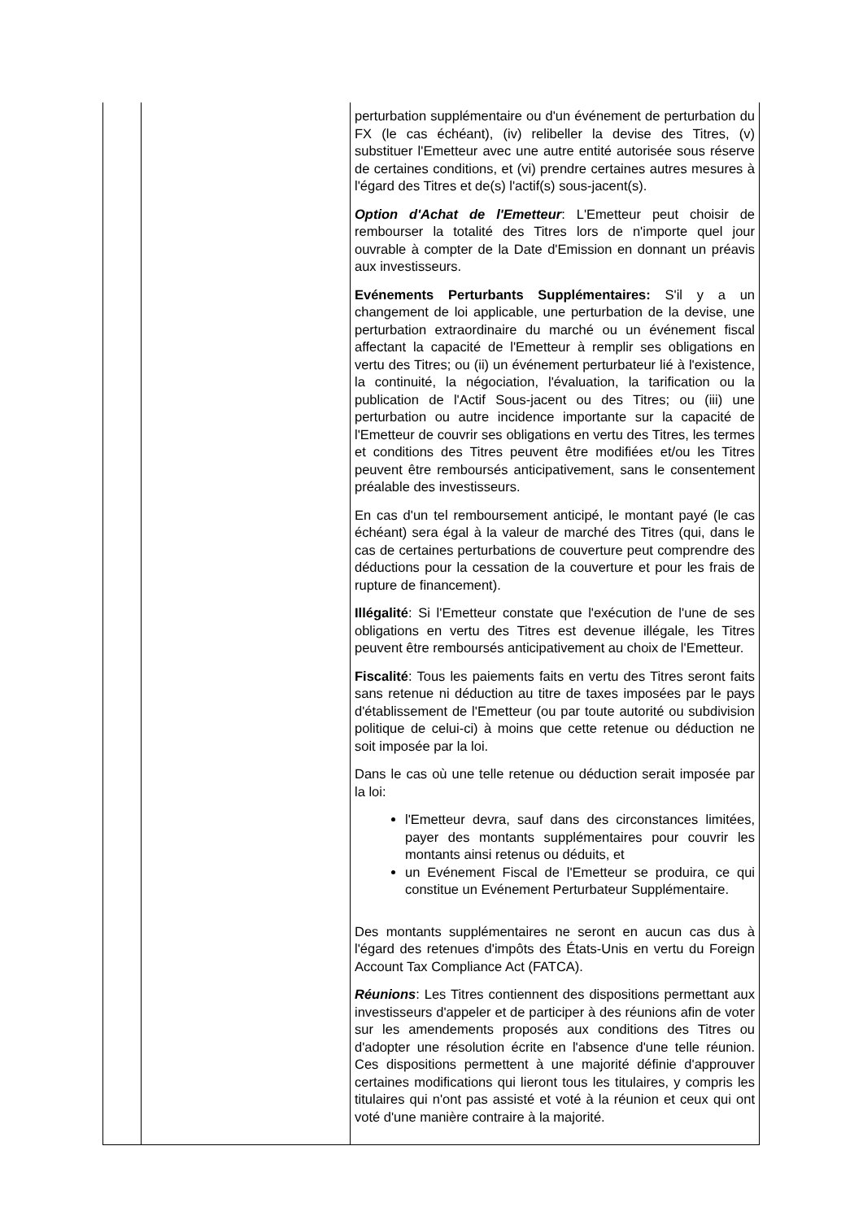| | | perturbation supplémentaire ou d'un événement de perturbation du FX (le cas échéant), (iv) relibeller la devise des Titres, (v) substituer l'Emetteur avec une autre entité autorisée sous réserve de certaines conditions, et (vi) prendre certaines autres mesures à l'égard des Titres et de(s) l'actif(s) sous-jacent(s). Option d'Achat de l'Emetteur : L'Emetteur peut choisir de rembourser la totalité des Titres lors de n'importe quel jour ouvrable à compter de la Date d'Emission en donnant un préavis aux investisseurs. Evénements Perturbants Supplémentaires: S'il y a un changement de loi applicable, une perturbation de la devise, une perturbation extraordinaire du marché ou un événement fiscal affectant la capacité de l'Emetteur à remplir ses obligations en vertu des Titres; ou (ii) un événement perturbateur lié à l'existence, la continuité, la négociation, l'évaluation, la tarification ou la publication de l'Actif Sous-jacent ou des Titres; ou (iii) une perturbation ou autre incidence importante sur la capacité de l'Emetteur de couvrir ses obligations en vertu des Titres, les termes et conditions des Titres peuvent être modifiées et/ou les Titres peuvent être remboursés anticipativement, sans le consentement préalable des investisseurs. En cas d'un tel remboursement anticipé, le montant payé (le cas échéant) sera égal à la valeur de marché des Titres (qui, dans le cas de certaines perturbations de couverture peut comprendre des déductions pour la cessation de la couverture et pour les frais de rupture de financement). Illégalité : Si l'Emetteur constate que l'exécution de l'une de ses obligations en vertu des Titres est devenue illégale, les Titres peuvent être remboursés anticipativement au choix de l'Emetteur. Fiscalité : Tous les paiements faits en vertu des Titres seront faits sans retenue ni déduction au titre de taxes imposées par le pays d'établissement de l'Emetteur (ou par toute autorité ou subdivision politique de celui-ci) à moins que cette retenue ou déduction ne soit imposée par la loi. Dans le cas où une telle retenue ou déduction serait imposée par la loi: l'Emetteur devra, sauf dans des circonstances limitées, payer des montants supplémentaires pour couvrir les montants ainsi retenus ou déduits, et un Evénement Fiscal de l'Emetteur se produira, ce qui constitue un Evénement Perturbateur Supplémentaire. Des montants supplémentaires ne seront en aucun cas dus à l'égard des retenues d'impôts des États-Unis en vertu du Foreign Account Tax Compliance Act (FATCA). Réunions : Les Titres contiennent des dispositions permettant aux investisseurs d'appeler et de participer à des réunions afin de voter sur les amendements proposés aux conditions des Titres ou d'adopter une résolution écrite en l'absence d'une telle réunion. Ces dispositions permettent à une majorité définie d'approuver certaines modifications qui lieront tous les titulaires, y compris les titulaires qui n'ont pas assisté et voté à la réunion et ceux qui ont voté d'une manière contraire à la majorité. |